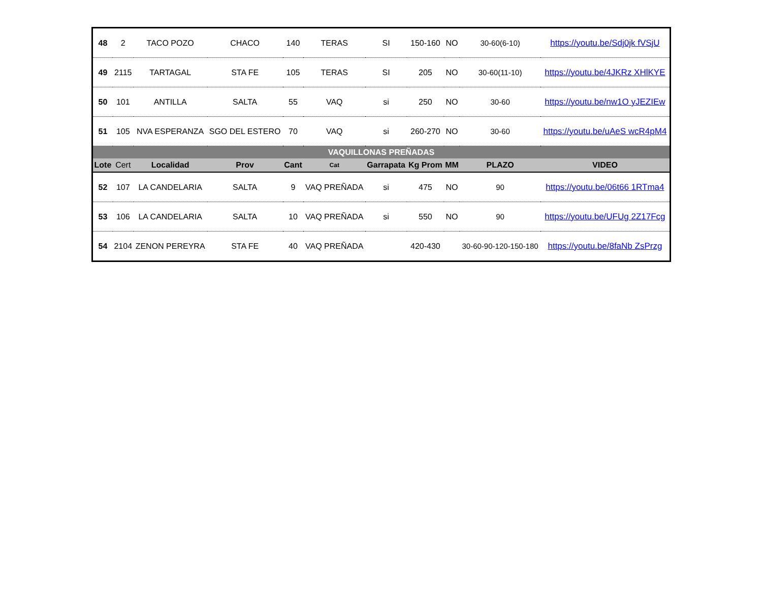| 48 | 2 | TACO POZO | CHACO | 140 | TERAS | SI | 150-160 | NO | 30-60(6-10) | https://youtu.be/Sdj0jk fVSjU |
| 49 | 2115 | TARTAGAL | STA FE | 105 | TERAS | SI | 205 | NO | 30-60(11-10) | https://youtu.be/4JKRz XHlKYE |
| 50 | 101 | ANTILLA | SALTA | 55 | VAQ | si | 250 | NO | 30-60 | https://youtu.be/nw1O yJEZIEw |
| 51 | 105 | NVA ESPERANZA | SGO DEL ESTERO | 70 | VAQ | si | 260-270 | NO | 30-60 | https://youtu.be/uAeS wcR4pM4 |
| VAQUILLONAS PREÑADAS | | | | | | | | | | |
| Lote | Cert | Localidad | Prov | Cant | Cat | Garrapata | Kg Prom | MM | PLAZO | VIDEO |
| 52 | 107 | LA CANDELARIA | SALTA | 9 | VAQ PREÑADA | si | 475 | NO | 90 | https://youtu.be/06t66 1RTma4 |
| 53 | 106 | LA CANDELARIA | SALTA | 10 | VAQ PREÑADA | si | 550 | NO | 90 | https://youtu.be/UFUg 2Z17Fcg |
| 54 | 2104 | ZENON PEREYRA | STA FE | 40 | VAQ PREÑADA | | 420-430 | | 30-60-90-120-150-180 | https://youtu.be/8faNb ZsPrzg |